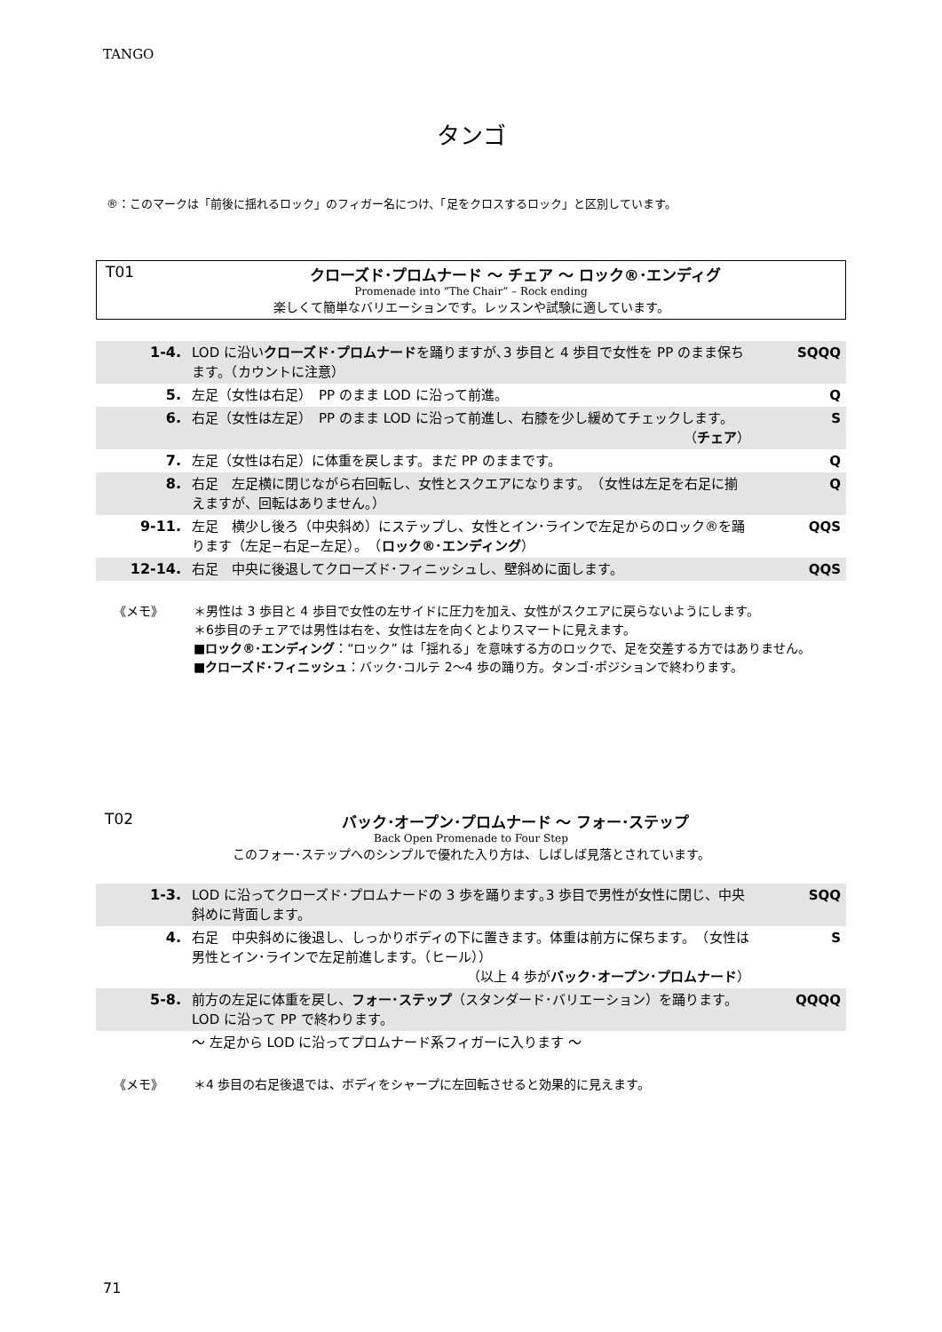TANGO
タンゴ
®：このマークは「前後に揺れるロック」のフィガー名につけ、「足をクロスするロック」と区別しています。
T01 クローズド･プロムナード ～ チェア ～ ロック®･エンディグ
Promenade into “The Chair” – Rock ending
楽しくて簡単なバリエーションです。レッスンや試験に適しています。
| 1-4. | LOD に沿い クローズド･プロムナード を踊りますが､3 歩目と 4 歩目で女性を PP のまま保ちます。（カウントに注意） | SQQQ |
| 5. | 左足（女性は右足） PP のまま LOD に沿って前進。 | Q |
| 6. | 右足（女性は左足） PP のまま LOD に沿って前進し、右膝を少し緩めてチェックします。 （ チェア ） | S |
| 7. | 左足（女性は右足）に体重を戻します。まだ PP のままです。 | Q |
| 8. | 右足 左足横に閉じながら右回転し、女性とスクエアになります。 （女性は左足を右足に揃えますが、回転はありません。） | Q |
| 9-11. | 左足 横少し後ろ（中央斜め）にステップし、女性とイン･ラインで左足からのロック®を踊ります（左足−右足−左足）。 （ ロック®･エンディング ） | QQS |
| 12-14. | 右足 中央に後退してクローズド･フィニッシュし、壁斜めに面します。 | QQS |
《メモ》 ＊男性は 3 歩目と 4 歩目で女性の左サイドに圧力を加え、女性がスクエアに戻らないようにします。
＊6歩目のチェアでは男性は右を、女性は左を向くとよりスマートに見えます。
■ロック®･エンディング：“ロック” は「揺れる」を意味する方のロックで、足を交差する方ではありません。
■クローズド･フィニッシュ：バック･コルテ 2～4 歩の踊り方。タンゴ･ポジションで終わります。
T02 バック･オープン･プロムナード ～ フォー･ステップ
Back Open Promenade to Four Step
このフォー･ステップへのシンプルで優れた入り方は、しばしば見落とされています。
| 1-3. | LOD に沿ってクローズド･プロムナードの 3 歩を踊ります｡3 歩目で男性が女性に閉じ、中央斜めに背面します。 | SQQ |
| 4. | 右足 中央斜めに後退し、しっかりボディの下に置きます。体重は前方に保ちます。 （女性は男性とイン･ラインで左足前進します。（ヒール）） （以上 4 歩が バック･オープン･プロムナード ） | S |
| 5-8. | 前方の左足に体重を戻し、 フォー･ステップ （スタンダード･バリエーション）を踊ります。LOD に沿って PP で終わります。 | QQQQ |
| | ～ 左足から LOD に沿ってプロムナード系フィガーに入ります ～ | |
《メモ》 ＊4 歩目の右足後退では、ボディをシャープに左回転させると効果的に見えます。
71